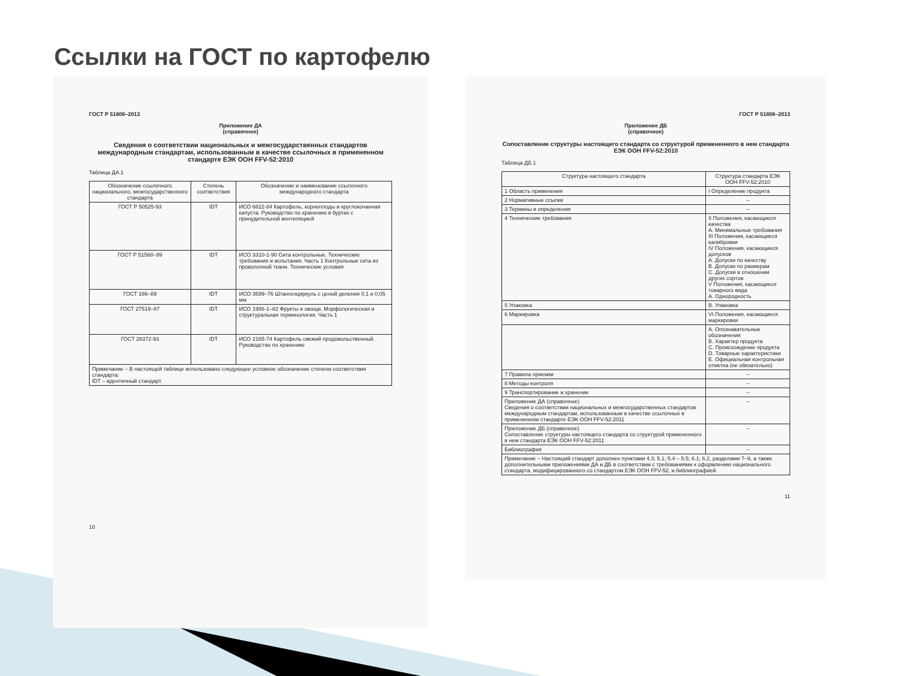Ссылки на ГОСТ по картофелю
ГОСТ Р 51808–2013
Приложение ДА
(справочное)
Сведения о соответствии национальных и межгосударственных стандартов международным стандартам, использованным в качестве ссылочных в примененном стандарте ЕЭК ООН FFV-52:2010
Таблица ДА.1
| Обозначение ссылочного национального, межгосударственного стандарта | Степень соответствия | Обозначение и наименование ссылочного международного стандарта |
| --- | --- | --- |
| ГОСТ Р 50525-93 | IDT | ИСО 6822-84 Картофель, корнеплоды и круглокочанная капуста. Руководство по хранению в буртах с принудительной вентиляцией |
| ГОСТ Р 51568–99 | IDT | ИСО 3310-1-90 Сита контрольные. Технические требования и испытания. Часть 1 Контрольные сита из проволочной ткани. Технические условия |
| ГОСТ 166–89 | IDT | ИСО 3599–76 Штангенциркуль с ценой деления 0,1 и 0,05 мм |
| ГОСТ 27519–87 | IDT | ИСО 1956-1–82 Фрукты и овощи. Морфологическая и структуральная терминология. Часть 1 |
| ГОСТ 28372-93 | IDT | ИСО 2165-74 Картофель свежий продовольственный. Руководство по хранению |
| Примечание – В настоящей таблице использовано следующее условное обозначение степени соответствия стандарта: IDT – идентичный стандарт. | | |
10
ГОСТ Р 51808–2013
Приложение ДБ
(справочное)
Сопоставление структуры настоящего стандарта со структурой примененного в нем стандарта ЕЭК ООН FFV-52:2010
Таблица ДБ.1
| Структура настоящего стандарта | Структура стандарта ЕЭК ООН FFV-52:2010 |
| --- | --- |
| 1 Область применения | I Определение продукта |
| 2 Нормативные ссылки | – |
| 3 Термины и определения | – |
| 4 Технические требования | II Положения, касающиеся качества А. Минимальные требования III Положения, касающиеся калибровки IV Положения, касающиеся допусков А. Допуски по качеству В. Допуски по размерам С. Допуски в отношении других сортов V Положения, касающиеся товарного вида А. Однородность |
| 5 Упаковка | В. Упаковка |
| 6 Маркировка | VI Положения, касающиеся маркировки |
| | А. Опознавательные обозначения В. Характер продукта С. Происхождение продукта D. Товарные характеристики Е. Официальная контрольная отметка (не обязательно) |
| 7 Правила приемки | – |
| 8 Методы контроля | – |
| 9 Транспортирование и хранение | – |
| Приложение ДА (справочное) Сведения о соответствии национальных и межгосударственных стандартов международным стандартам, использованным в качестве ссылочных в примененном стандарте ЕЭК ООН FFV-52:2011 | – |
| Приложение ДБ (справочное) Сопоставление структуры настоящего стандарта со структурой примененного в нем стандарта ЕЭК ООН FFV-52:2011 | – |
| Библиография | – |
| Примечание – Настоящий стандарт дополнен пунктами 4.3; 5.1; 5.4 – 5.5; 6.1; 6.2, разделами 7–9, а также дополнительными приложениями ДА и ДБ в соответствии с требованиями к оформлению национального стандарта, модифицированного со стандартом ЕЭК ООН FFV-52, и библиографией. | |
11